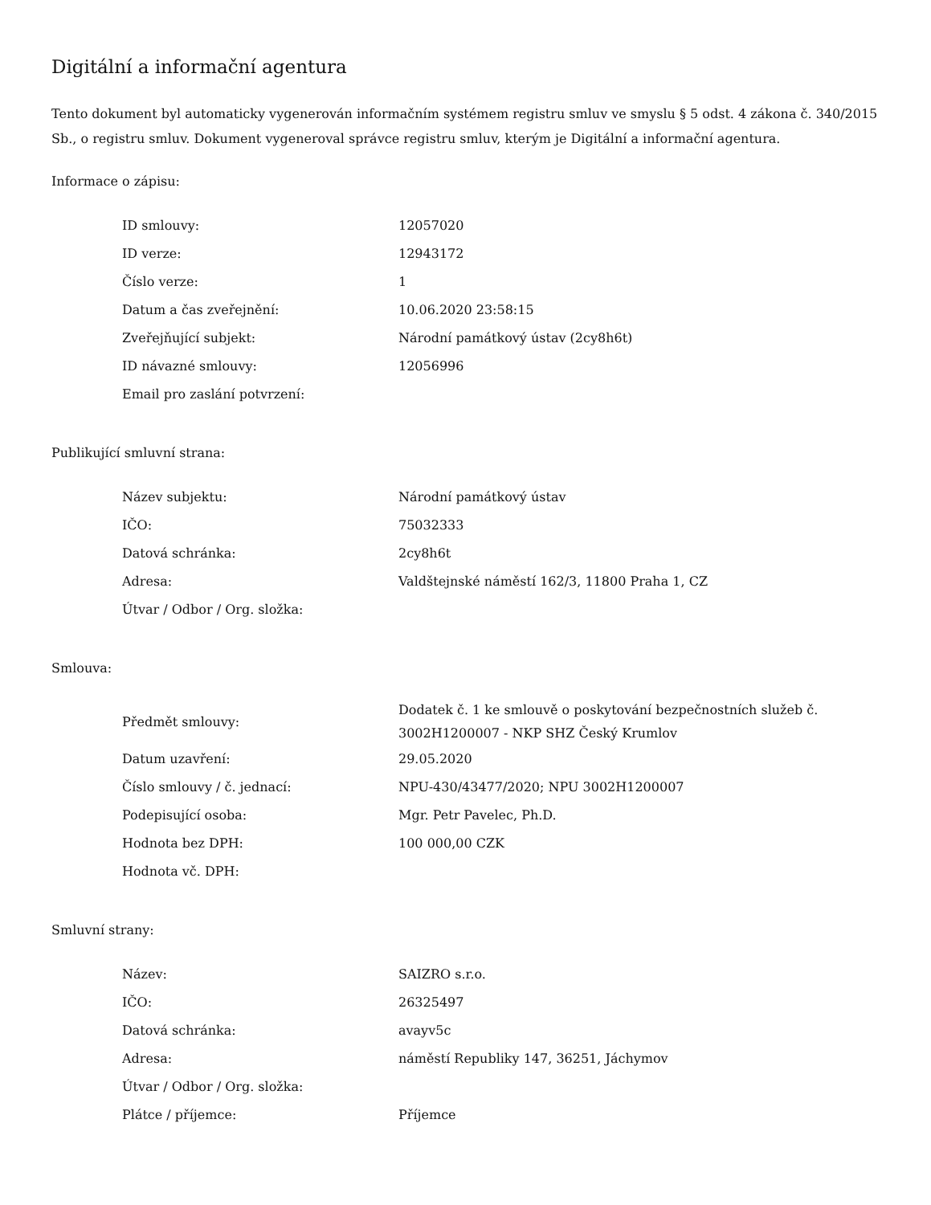Digitální a informační agentura
Tento dokument byl automaticky vygenerován informačním systémem registru smluv ve smyslu § 5 odst. 4 zákona č. 340/2015 Sb., o registru smluv. Dokument vygeneroval správce registru smluv, kterým je Digitální a informační agentura.
Informace o zápisu:
| ID smlouvy: | 12057020 |
| ID verze: | 12943172 |
| Číslo verze: | 1 |
| Datum a čas zveřejnění: | 10.06.2020 23:58:15 |
| Zveřejňující subjekt: | Národní památkový ústav (2cy8h6t) |
| ID návazné smlouvy: | 12056996 |
| Email pro zaslání potvrzení: | |
Publikující smluvní strana:
| Název subjektu: | Národní památkový ústav |
| IČO: | 75032333 |
| Datová schránka: | 2cy8h6t |
| Adresa: | Valdštejnské náměstí 162/3, 11800 Praha 1, CZ |
| Útvar / Odbor / Org. složka: | |
Smlouva:
| Předmět smlouvy: | Dodatek č. 1 ke smlouvě o poskytování bezpečnostních služeb č. 3002H1200007 - NKP SHZ Český Krumlov |
| Datum uzavření: | 29.05.2020 |
| Číslo smlouvy / č. jednací: | NPU-430/43477/2020; NPU 3002H1200007 |
| Podepisující osoba: | Mgr. Petr Pavelec, Ph.D. |
| Hodnota bez DPH: | 100 000,00 CZK |
| Hodnota vč. DPH: | |
Smluvní strany:
| Název: | SAIZRO s.r.o. |
| IČO: | 26325497 |
| Datová schránka: | avayv5c |
| Adresa: | náměstí Republiky 147, 36251, Jáchymov |
| Útvar / Odbor / Org. složka: | |
| Plátce / příjemce: | Příjemce |